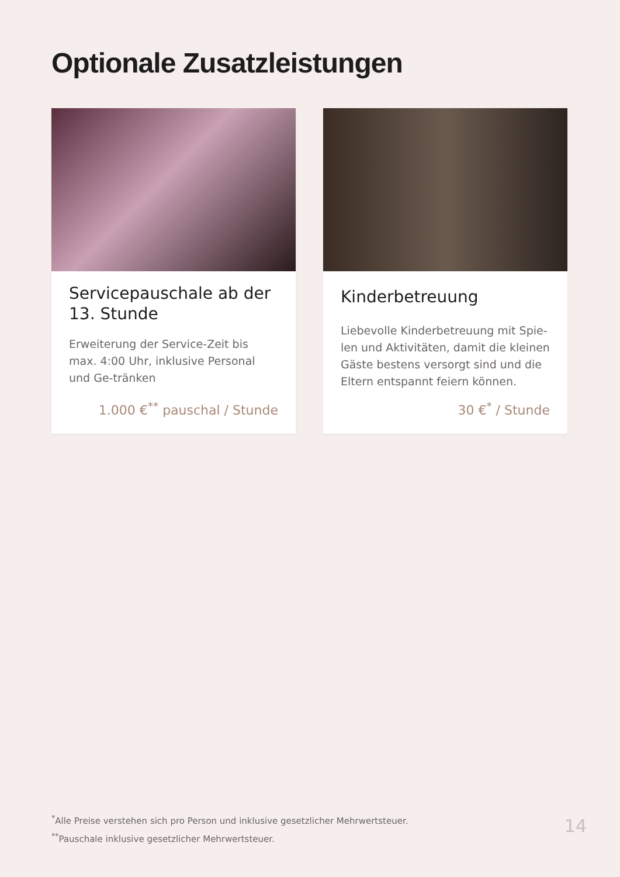Optionale Zusatzleistungen
Servicepauschale ab der 13. Stunde
Erweiterung der Service-Zeit bis max. 4:00 Uhr, inklusive Personal und Ge-tränken
1.000 €<sup>**</sup> pauschal / Stunde
Kinderbetreuung
Liebevolle Kinderbetreuung mit Spie-len und Aktivitäten, damit die kleinen Gäste bestens versorgt sind und die Eltern entspannt feiern können.
30 €<sup>*</sup> / Stunde
<sup>*</sup> Alle Preise verstehen sich pro Person und inklusive gesetzlicher Mehrwertsteuer.
<sup>**</sup> Pauschale inklusive gesetzlicher Mehrwertsteuer.
14